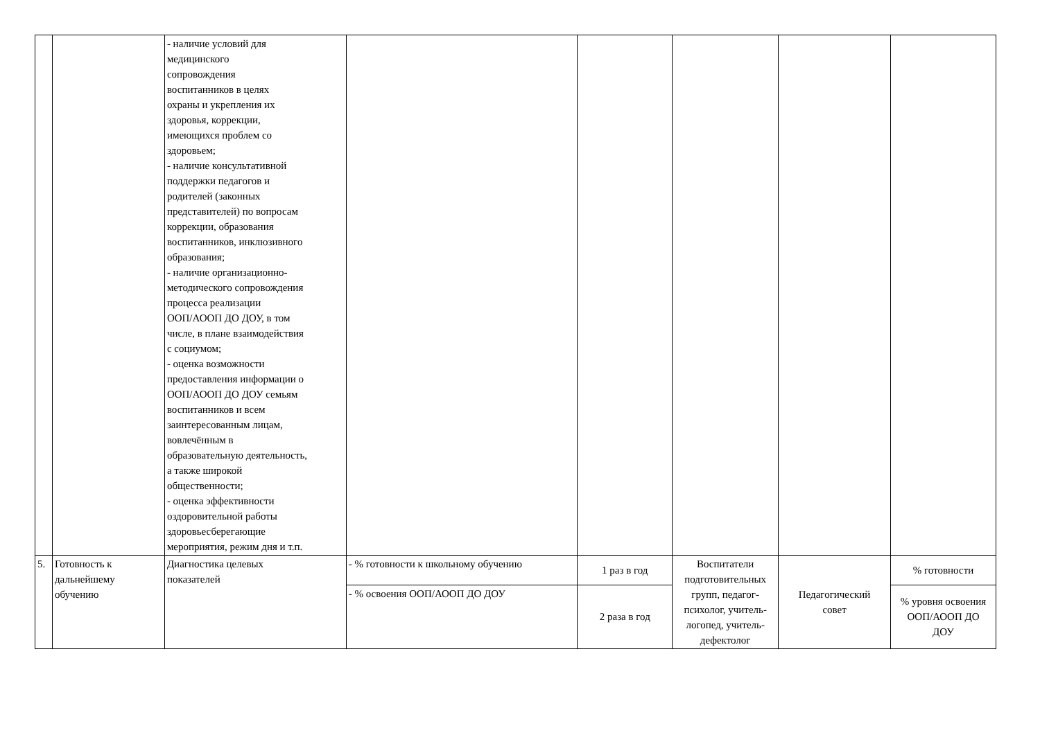| | | - наличие условий для медицинского сопровождения воспитанников в целях охраны и укрепления их здоровья, коррекции, имеющихся проблем со здоровьем; - наличие консультативной поддержки педагогов и родителей (законных представителей) по вопросам коррекции, образования воспитанников, инклюзивного образования; - наличие организационно- методического сопровождения процесса реализации ООП/АООП ДО ДОУ, в том числе, в плане взаимодействия с социумом; - оценка возможности предоставления информации о ООП/АООП ДО ДОУ семьям воспитанников и всем заинтересованным лицам, вовлечённым в образовательную деятельность, а также широкой общественности; - оценка эффективности оздоровительной работы здоровьесберегающие мероприятия, режим дня и т.п. | | | | | |
| 5. | Готовность к дальнейшему обучению | Диагностика целевых показателей | - % готовности к школьному обучению | 1 раз в год | Воспитатели подготовительных групп, педагог- психолог, учитель- логопед, учитель- дефектолог | Педагогический совет | % готовности |
| | | | - % освоения ООП/АООП ДО ДОУ | 2 раза в год | | | % уровня освоения ООП/АООП ДО ДОУ |